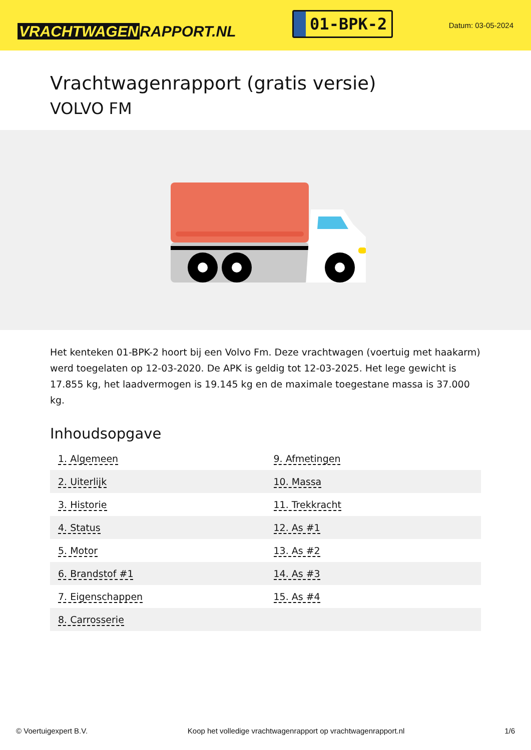VRACHTWAGEN RAPPORT.NL
01-BPK-2
Datum: 03-05-2024
Vrachtwagenrapport (gratis versie)
VOLVO FM
Het kenteken 01-BPK-2 hoort bij een Volvo Fm. Deze vrachtwagen (voertuig met haakarm) werd toegelaten op 12-03-2020. De APK is geldig tot 12-03-2025. Het lege gewicht is 17.855 kg, het laadvermogen is 19.145 kg en de maximale toegestane massa is 37.000 kg.
Inhoudsopgave
| 1. Algemeen | 9. Afmetingen |
| 2. Uiterlijk | 10. Massa |
| 3. Historie | 11. Trekkracht |
| 4. Status | 12. As #1 |
| 5. Motor | 13. As #2 |
| 6. Brandstof #1 | 14. As #3 |
| 7. Eigenschappen | 15. As #4 |
| 8. Carrosserie | |
© Voertuigexpert B.V. Koop het volledige vrachtwagenrapport op vrachtwagenrapport.nl 1/6